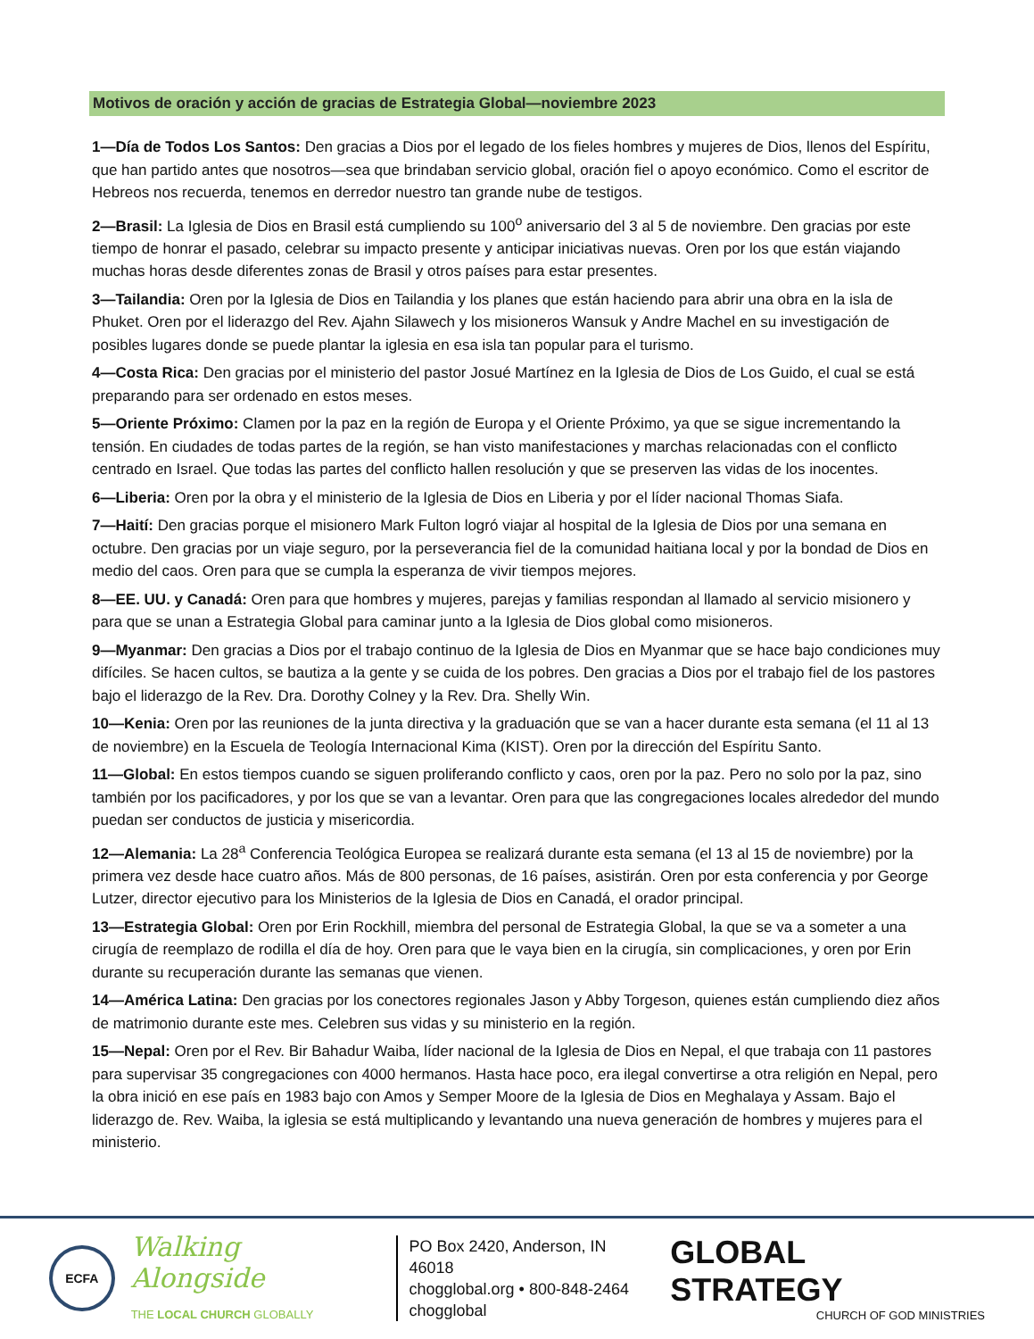Motivos de oración y acción de gracias de Estrategia Global—noviembre 2023
1—Día de Todos Los Santos: Den gracias a Dios por el legado de los fieles hombres y mujeres de Dios, llenos del Espíritu, que han partido antes que nosotros—sea que brindaban servicio global, oración fiel o apoyo económico. Como el escritor de Hebreos nos recuerda, tenemos en derredor nuestro tan grande nube de testigos.
2—Brasil: La Iglesia de Dios en Brasil está cumpliendo su 100<sup>o</sup> aniversario del 3 al 5 de noviembre. Den gracias por este tiempo de honrar el pasado, celebrar su impacto presente y anticipar iniciativas nuevas. Oren por los que están viajando muchas horas desde diferentes zonas de Brasil y otros países para estar presentes.
3—Tailandia: Oren por la Iglesia de Dios en Tailandia y los planes que están haciendo para abrir una obra en la isla de Phuket. Oren por el liderazgo del Rev. Ajahn Silawech y los misioneros Wansuk y Andre Machel en su investigación de posibles lugares donde se puede plantar la iglesia en esa isla tan popular para el turismo.
4—Costa Rica: Den gracias por el ministerio del pastor Josué Martínez en la Iglesia de Dios de Los Guido, el cual se está preparando para ser ordenado en estos meses.
5—Oriente Próximo: Clamen por la paz en la región de Europa y el Oriente Próximo, ya que se sigue incrementando la tensión. En ciudades de todas partes de la región, se han visto manifestaciones y marchas relacionadas con el conflicto centrado en Israel. Que todas las partes del conflicto hallen resolución y que se preserven las vidas de los inocentes.
6—Liberia: Oren por la obra y el ministerio de la Iglesia de Dios en Liberia y por el líder nacional Thomas Siafa.
7—Haití: Den gracias porque el misionero Mark Fulton logró viajar al hospital de la Iglesia de Dios por una semana en octubre. Den gracias por un viaje seguro, por la perseverancia fiel de la comunidad haitiana local y por la bondad de Dios en medio del caos. Oren para que se cumpla la esperanza de vivir tiempos mejores.
8—EE. UU. y Canadá: Oren para que hombres y mujeres, parejas y familias respondan al llamado al servicio misionero y para que se unan a Estrategia Global para caminar junto a la Iglesia de Dios global como misioneros.
9—Myanmar: Den gracias a Dios por el trabajo continuo de la Iglesia de Dios en Myanmar que se hace bajo condiciones muy difíciles. Se hacen cultos, se bautiza a la gente y se cuida de los pobres. Den gracias a Dios por el trabajo fiel de los pastores bajo el liderazgo de la Rev. Dra. Dorothy Colney y la Rev. Dra. Shelly Win.
10—Kenia: Oren por las reuniones de la junta directiva y la graduación que se van a hacer durante esta semana (el 11 al 13 de noviembre) en la Escuela de Teología Internacional Kima (KIST). Oren por la dirección del Espíritu Santo.
11—Global: En estos tiempos cuando se siguen proliferando conflicto y caos, oren por la paz. Pero no solo por la paz, sino también por los pacificadores, y por los que se van a levantar. Oren para que las congregaciones locales alrededor del mundo puedan ser conductos de justicia y misericordia.
12—Alemania: La 28<sup>a</sup> Conferencia Teológica Europea se realizará durante esta semana (el 13 al 15 de noviembre) por la primera vez desde hace cuatro años. Más de 800 personas, de 16 países, asistirán. Oren por esta conferencia y por George Lutzer, director ejecutivo para los Ministerios de la Iglesia de Dios en Canadá, el orador principal.
13—Estrategia Global: Oren por Erin Rockhill, miembra del personal de Estrategia Global, la que se va a someter a una cirugía de reemplazo de rodilla el día de hoy. Oren para que le vaya bien en la cirugía, sin complicaciones, y oren por Erin durante su recuperación durante las semanas que vienen.
14—América Latina: Den gracias por los conectores regionales Jason y Abby Torgeson, quienes están cumpliendo diez años de matrimonio durante este mes. Celebren sus vidas y su ministerio en la región.
15—Nepal: Oren por el Rev. Bir Bahadur Waiba, líder nacional de la Iglesia de Dios en Nepal, el que trabaja con 11 pastores para supervisar 35 congregaciones con 4000 hermanos. Hasta hace poco, era ilegal convertirse a otra religión en Nepal, pero la obra inició en ese país en 1983 bajo con Amos y Semper Moore de la Iglesia de Dios en Meghalaya y Assam. Bajo el liderazgo de. Rev. Waiba, la iglesia se está multiplicando y levantando una nueva generación de hombres y mujeres para el ministerio.
ECFA
Walking Alongside
THE LOCAL CHURCH GLOBALLY
PO Box 2420, Anderson, IN 46018
chogglobal.org • 800-848-2464
chogglobal
GLOBAL STRATEGY
CHURCH OF GOD MINISTRIES